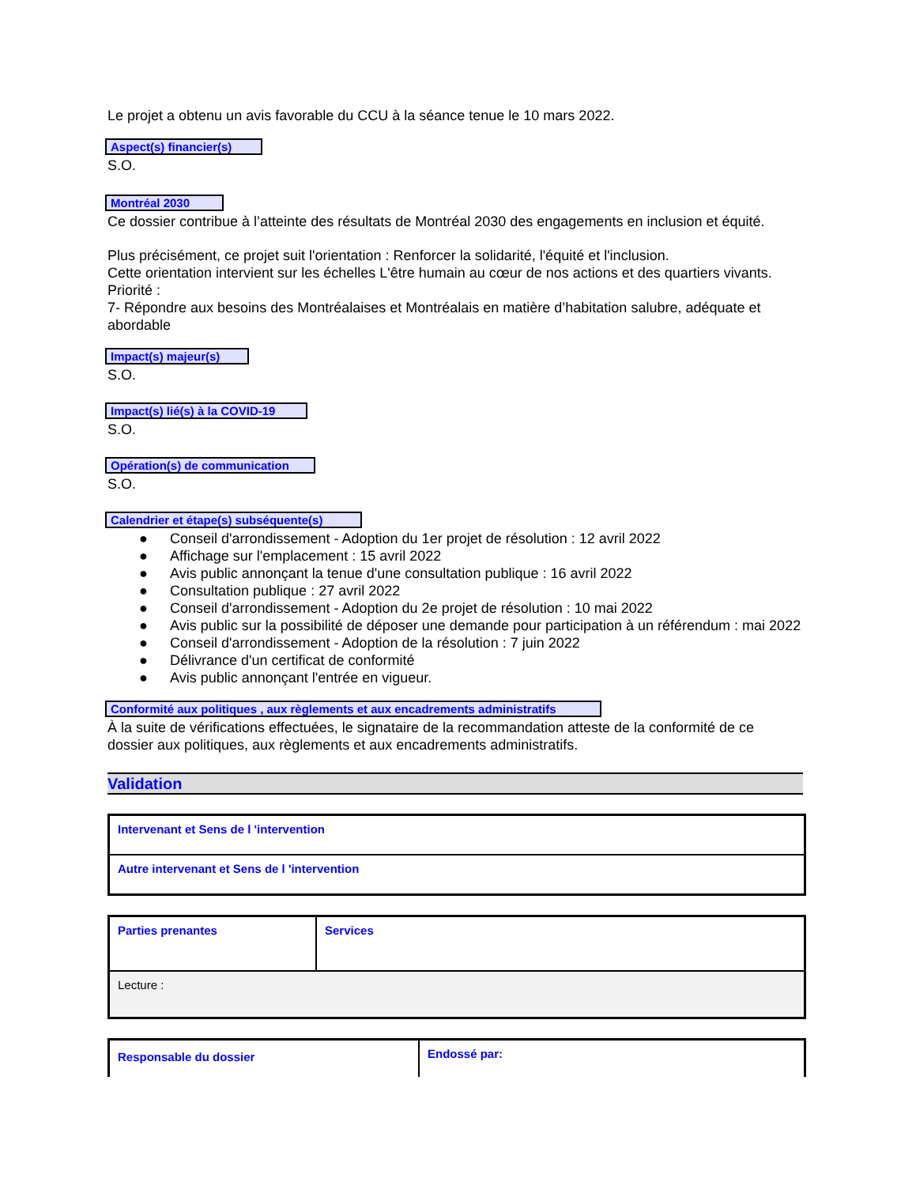Le projet a obtenu un avis favorable du CCU à la séance tenue le 10 mars 2022.
Aspect(s) financier(s)
S.O.
Montréal 2030
Ce dossier contribue à l’atteinte des résultats de Montréal 2030 des engagements en inclusion et équité.
Plus précisément, ce projet suit l'orientation : Renforcer la solidarité, l'équité et l'inclusion.
Cette orientation intervient sur les échelles L'être humain au cœur de nos actions et des quartiers vivants.
Priorité :
7- Répondre aux besoins des Montréalaises et Montréalais en matière d’habitation salubre, adéquate et abordable
Impact(s) majeur(s)
S.O.
Impact(s) lié(s) à la COVID-19
S.O.
Opération(s) de communication
S.O.
Calendrier et étape(s) subséquente(s)
● Conseil d'arrondissement - Adoption du 1er projet de résolution : 12 avril 2022
● Affichage sur l'emplacement : 15 avril 2022
● Avis public annonçant la tenue d'une consultation publique : 16 avril 2022
● Consultation publique : 27 avril 2022
● Conseil d'arrondissement - Adoption du 2e projet de résolution : 10 mai 2022
● Avis public sur la possibilité de déposer une demande pour participation à un référendum : mai 2022
● Conseil d'arrondissement - Adoption de la résolution : 7 juin 2022
● Délivrance d'un certificat de conformité
● Avis public annonçant l'entrée en vigueur.
Conformité aux politiques , aux règlements et aux encadrements administratifs
À la suite de vérifications effectuées, le signataire de la recommandation atteste de la conformité de ce dossier aux politiques, aux règlements et aux encadrements administratifs.
Validation
| Intervenant et Sens de l 'intervention |
| Autre intervenant et Sens de l 'intervention |
| Parties prenantes | Services |
| Lecture : | |
| Responsable du dossier | Endossé par: |